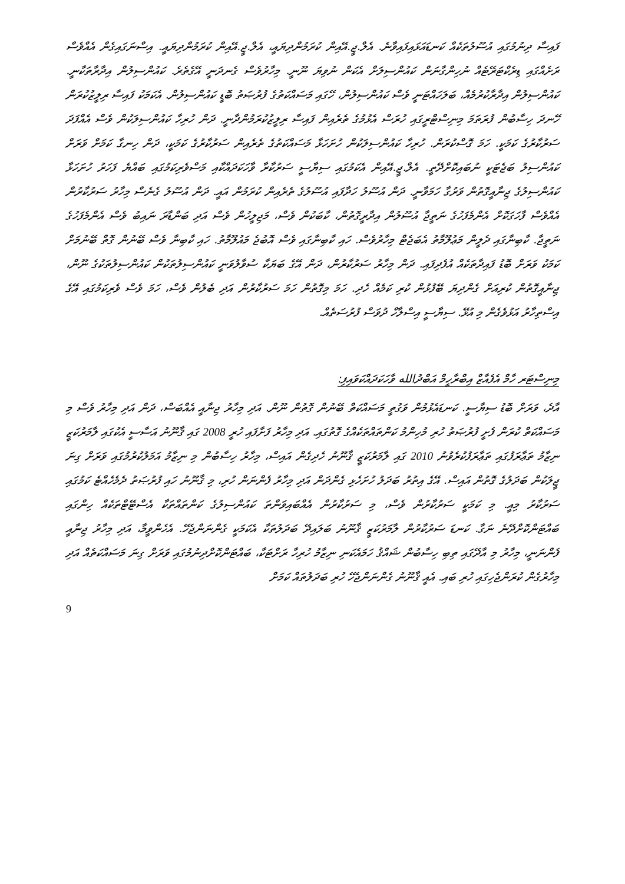ފައިސާ ދިނުމުގައި އުސޫލުތަކެއް ކަނޑައަޅައިފައިވާނެ. އެލް.ޖީ.އޭއިން ކުރަމުންދިޔައީ، އެލް.ޖީ.އޭއިން ކުރަމުންދިޔައީ. އިސްނަގައިގެން އެއްވެސް ރަށެއްގައި ޑިރެކްޓަރޭޓެއް ނުހިންގާނަން ކައުންސިލަށް އެކަން ނުވިޔަ ނޫނީ. މިހާރުވެސް ގެނދަނީ އޭގެތެރެ. ކައުންސިލުން އިދާރާތަކާނީ. ކައުންސިލުން އިދާރާކުރުމެއް، ބަލަހައްޓަނީ ވެސް ކައުންސިލުން، ހޭގައި މަސައްކަތުގެ ފުރުޞަތު ބޮޑީ ކައުންސިލުން. އެކަމަކު ފައިސާ ރިލީޒުކުރަން ހޭނދަ ހިސާބުން ފުރަތަމަ މިނިސްޓްރީގައި ހުރަސް އެޅުމުގެ ތެރެއިން ފައިސާ ރިލީޒުކުރަމުންދާނީ. ދަން ހުރިހާ ކައުންސިލަކުން ވެސް އެއްފަދަ ސަރުކާރުގެ ކަމަކީ. ހަމަ ގޮސްކުރަން. ހުރިހާ ކައުންސިލަކުން ހުށަހަޅާ މަސައްކަތުގެ ތެރެއިން ސަރުކާރުގެ ކަމަކީ، ދަން ހިނގާ ކަމަށް ވަރަށް ކައުންސިލު ބަޖެޓަކީ ނުބައިކޮށްދޭތީ. އެލް.ޖީ.އޭއިން އެކަމުގައި ސިޔާސީ ސަރުކާރާ ވާހަކަދައްކާއި މަސްވެރިކަމުގައި ބައްޔެ ފަހަރު ހުށަހަޅާ ކައުންސިލުގެ ޖިނާއީގޮތުން ވަރުގާ ހަމަވާނީ. ދަން އުސޫލު ހަދާފައި އުސޫލުގެ ތެރެއިން ކުރަމުން އައީ. ދަން އުސޫލު ގެނެސް މިހާރު ސަރުކާރުން އެއްވެސް ފާހަގަކޮށް އެންމެފަހުގެ ނަތީޖާ އުސޫލުން އިދާރީގޮތުން، ކާބަކުން ވެސް، މަޖިލީހުން ވެސް އަދި ބަންޑާރަ ނައިބު ވެސް އެންމެފަހުގެ ނަތީޖާ. ކާބިނާގައި ދެލީން މަޢުލޫމާތު އެބަޖެޓް މިހާރުވެސް. ހައި ކާބިނާގައި ވެސް އޮބުޖެ މައުލޫމާތު. ހައި ކާބިނާ ވެސް ބޭނުން ގޮތް ބޭނުމަށް ކަމަކު ވަރަށް ބޮޑު ފައިދާތަކެއް އުފެދިފައި. ދަން މިހާރު ސަރުކާރުން، ދަން އޭގެ ބަޔަކާ ސުވާލުވަނީ ކައުންސިލުތަކުން ކައުންސިލުތަކުގެ ނޫން، ޖިނާއީގޮތުން ކުރިއަށް ގެންދިޔަ ބޭފުޅުން ކުރި ކަމެއް ހެދި. ހަމަ މިގޮތުން ހަމަ ސަރުކާރުން އަދި ބެލުން ވެސް، ހަމަ ވެސް ވެރިކަމުގައި އޭގެ އިސްތިހާރު އަޅުވެގެން މި އުޅޭ. ސިޔާސީ އިސްލާހް ދުވަސް ފުރުސަތެއް.
މިނިސްޓަރ ހާމް އެފެއާޒް އިބްރާހީމް އަބްދުالله ވާހަކަދައްކަވައިފި:
އާދެ، ވަރަށް ބޮޑު ސިޔާސީ. ކަނޑައެޅުމުން ވަގުތީ މަސައްކަތް ބޭނުން ގޮތުން ނޫން. އަދި މިހާރު ޖިނާއީ އެއްބަސް، ދަން އަދި މިހާރު ވެސް މި މަސައްކަތް ކުރަން ފެށީ ފުރުޞަތު ހުރި މުހިންމު ކަންތައްތަކެއްގެ ގޮތުގައި. އަދި މިހާރު ފަށާފައި ހުރީ 2008 ގައި ޤާނޫނު އަސާސީ އެކުގައި ލާމަރުކަޒީ ނިޒާމު ތަޢާރަފުގައި ތަޢާރަފުކުރެވުނު 2010 ގައި ލާމަރުކަޒީ ޤާނޫނު ހެދިގެން އައިސް، މިހާރު ހިސާބުން މި ނިޒާމު އަމަލުކުރުމުގައި ވަރަށް ގިނަ ޖީލަކުން ބަދަލުގެ ގޮތުން އައިސް. އޭގެ އިތުރު ބަދަލު ހުށަހެޅި ގެންދަން އަދި މިހާރު ފެންނަން ހުރި، މި ޤާނޫނު ހައި ފުރުޞަތު ދެމެހެއްޓެ ކަމުގައި ސަރުކާރު މިއީ. މި ކަމަކީ ސަރުކާރުން ވެސް، މި ސަރުކާރުން އެއްބައިވަންތަ ކައުންސިލުގެ ކަންތައްތަކާ އެސްޓޭޓްތަކެއް ހިންގައި ބައްޓަންކޮށްދޭނެ ނަގާ. ކަނޑަ ސަރުކާރުން ލާމަރުކަޒީ ޤާނޫނު ބަލައިދޭ ބަދަލުތަކާ އެކަމަކީ ގެންނަންޖެހޭ. އެހެންވީމާ، އަދި މިހާރު ޖިނާއީ ފެންނަނީ، މިހާރު މި އާދޭގައި ތިބި ހިސާބުން ޝައްޤު ހަމައެކަނި ނިޒާމު ހުރިހާ ރަށްޓަކާ، ބައްޓަންކޮށްދިނުމުގައި ވަރަށް ގިނަ މަސައްކަތެއް އަދި މިހާރުގެން ކުރަންޖެހިގައި ހުރި ބައި. އެއީ ޤާނޫނު ގެންނަންޖެހޭ ހުރި ބަދަލުތައް ކަމަށް
9